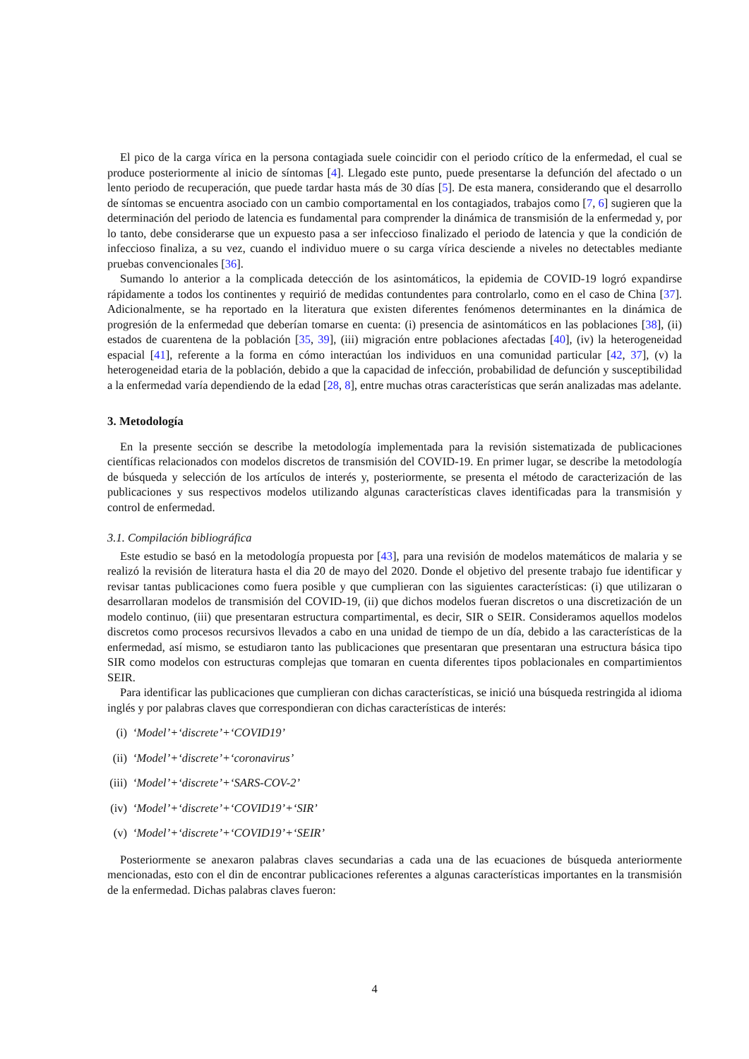El pico de la carga vírica en la persona contagiada suele coincidir con el periodo crítico de la enfermedad, el cual se produce posteriormente al inicio de síntomas [4]. Llegado este punto, puede presentarse la defunción del afectado o un lento periodo de recuperación, que puede tardar hasta más de 30 días [5]. De esta manera, considerando que el desarrollo de síntomas se encuentra asociado con un cambio comportamental en los contagiados, trabajos como [7, 6] sugieren que la determinación del periodo de latencia es fundamental para comprender la dinámica de transmisión de la enfermedad y, por lo tanto, debe considerarse que un expuesto pasa a ser infeccioso finalizado el periodo de latencia y que la condición de infeccioso finaliza, a su vez, cuando el individuo muere o su carga vírica desciende a niveles no detectables mediante pruebas convencionales [36].
Sumando lo anterior a la complicada detección de los asintomáticos, la epidemia de COVID-19 logró expandirse rápidamente a todos los continentes y requirió de medidas contundentes para controlarlo, como en el caso de China [37]. Adicionalmente, se ha reportado en la literatura que existen diferentes fenómenos determinantes en la dinámica de progresión de la enfermedad que deberían tomarse en cuenta: (i) presencia de asintomáticos en las poblaciones [38], (ii) estados de cuarentena de la población [35, 39], (iii) migración entre poblaciones afectadas [40], (iv) la heterogeneidad espacial [41], referente a la forma en cómo interactúan los individuos en una comunidad particular [42, 37], (v) la heterogeneidad etaria de la población, debido a que la capacidad de infección, probabilidad de defunción y susceptibilidad a la enfermedad varía dependiendo de la edad [28, 8], entre muchas otras características que serán analizadas mas adelante.
3. Metodología
En la presente sección se describe la metodología implementada para la revisión sistematizada de publicaciones científicas relacionados con modelos discretos de transmisión del COVID-19. En primer lugar, se describe la metodología de búsqueda y selección de los artículos de interés y, posteriormente, se presenta el método de caracterización de las publicaciones y sus respectivos modelos utilizando algunas características claves identificadas para la transmisión y control de enfermedad.
3.1. Compilación bibliográfica
Este estudio se basó en la metodología propuesta por [43], para una revisión de modelos matemáticos de malaria y se realizó la revisión de literatura hasta el dia 20 de mayo del 2020. Donde el objetivo del presente trabajo fue identificar y revisar tantas publicaciones como fuera posible y que cumplieran con las siguientes características: (i) que utilizaran o desarrollaran modelos de transmisión del COVID-19, (ii) que dichos modelos fueran discretos o una discretización de un modelo continuo, (iii) que presentaran estructura compartimental, es decir, SIR o SEIR. Consideramos aquellos modelos discretos como procesos recursivos llevados a cabo en una unidad de tiempo de un día, debido a las características de la enfermedad, así mismo, se estudiaron tanto las publicaciones que presentaran que presentaran una estructura básica tipo SIR como modelos con estructuras complejas que tomaran en cuenta diferentes tipos poblacionales en compartimientos SEIR.
Para identificar las publicaciones que cumplieran con dichas características, se inició una búsqueda restringida al idioma inglés y por palabras claves que correspondieran con dichas características de interés:
(i) ‘Model’+‘discrete’+‘COVID19’
(ii) ‘Model’+‘discrete’+‘coronavirus’
(iii) ‘Model’+‘discrete’+‘SARS-COV-2’
(iv) ‘Model’+‘discrete’+‘COVID19’+‘SIR’
(v) ‘Model’+‘discrete’+‘COVID19’+‘SEIR’
Posteriormente se anexaron palabras claves secundarias a cada una de las ecuaciones de búsqueda anteriormente mencionadas, esto con el din de encontrar publicaciones referentes a algunas características importantes en la transmisión de la enfermedad. Dichas palabras claves fueron:
4